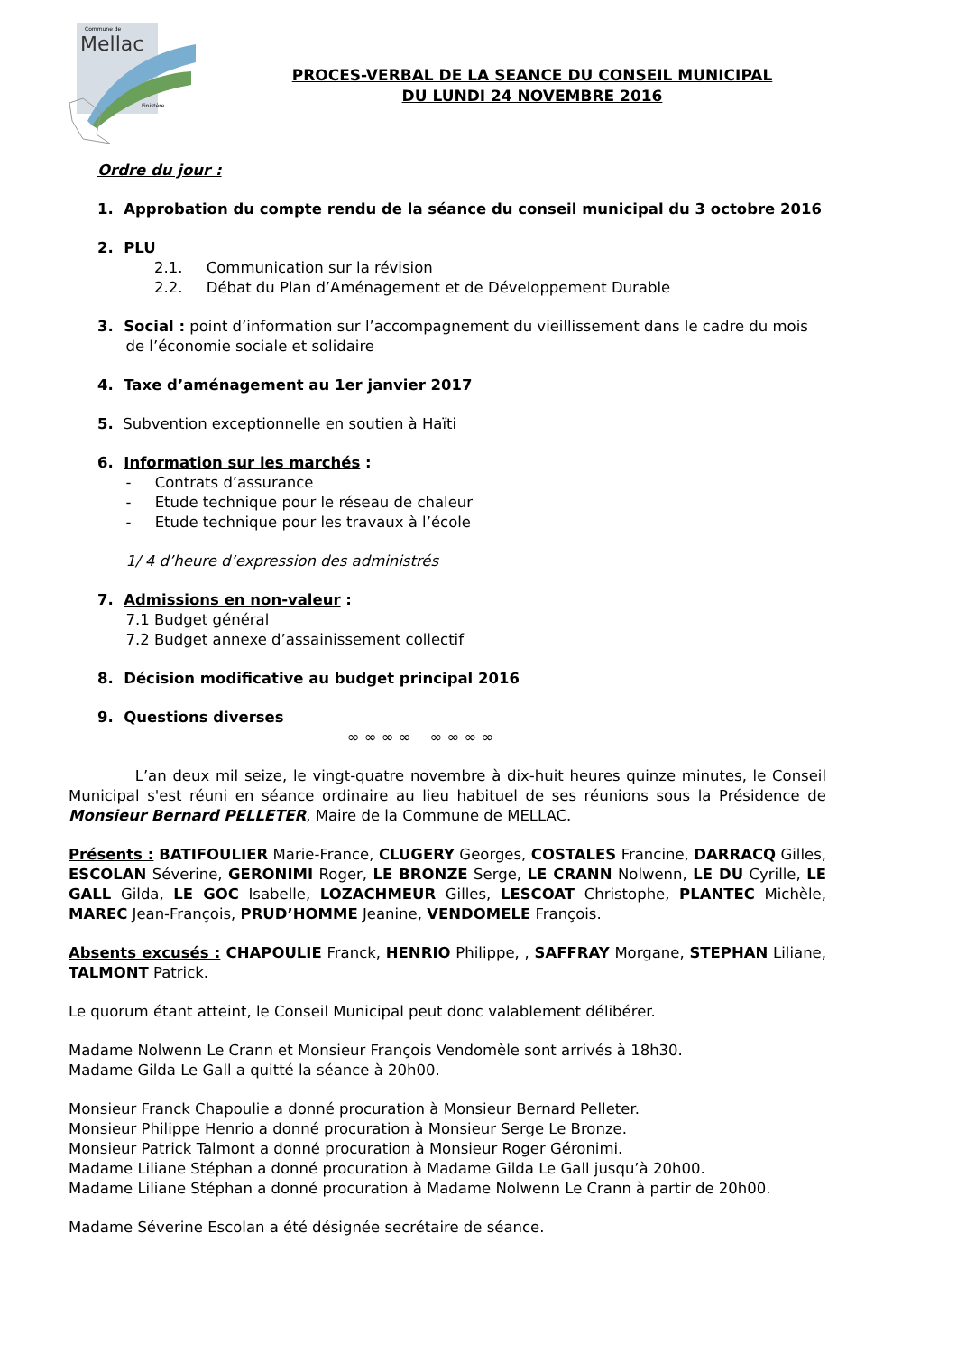Commune de
Mellac
Finistère
PROCES-VERBAL DE LA SEANCE DU CONSEIL MUNICIPAL
DU LUNDI 24 NOVEMBRE 2016
Ordre du jour :
1. Approbation du compte rendu de la séance du conseil municipal du 3 octobre 2016
2. PLU
2.1. Communication sur la révision
2.2. Débat du Plan d’Aménagement et de Développement Durable
3. Social : point d’information sur l’accompagnement du vieillissement dans le cadre du mois
de l’économie sociale et solidaire
4. Taxe d’aménagement au 1er janvier 2017
5. Subvention exceptionnelle en soutien à Haïti
6. Information sur les marchés :
- Contrats d’assurance
- Etude technique pour le réseau de chaleur
- Etude technique pour les travaux à l’école
1/ 4 d’heure d’expression des administrés
7. Admissions en non-valeur :
7.1 Budget général
7.2 Budget annexe d’assainissement collectif
8. Décision modificative au budget principal 2016
9. Questions diverses
∞ ∞ ∞ ∞ ∞ ∞ ∞ ∞
L’an deux mil seize, le vingt-quatre novembre à dix-huit heures quinze minutes, le Conseil Municipal s'est réuni en séance ordinaire au lieu habituel de ses réunions sous la Présidence de Monsieur Bernard PELLETER, Maire de la Commune de MELLAC.
Présents : BATIFOULIER Marie-France, CLUGERY Georges, COSTALES Francine, DARRACQ Gilles, ESCOLAN Séverine, GERONIMI Roger, LE BRONZE Serge, LE CRANN Nolwenn, LE DU Cyrille, LE GALL Gilda, LE GOC Isabelle, LOZACHMEUR Gilles, LESCOAT Christophe, PLANTEC Michèle, MAREC Jean-François, PRUD’HOMME Jeanine, VENDOMELE François.
Absents excusés : CHAPOULIE Franck, HENRIO Philippe, , SAFFRAY Morgane, STEPHAN Liliane, TALMONT Patrick.
Le quorum étant atteint, le Conseil Municipal peut donc valablement délibérer.
Madame Nolwenn Le Crann et Monsieur François Vendomèle sont arrivés à 18h30.
Madame Gilda Le Gall a quitté la séance à 20h00.
Monsieur Franck Chapoulie a donné procuration à Monsieur Bernard Pelleter.
Monsieur Philippe Henrio a donné procuration à Monsieur Serge Le Bronze.
Monsieur Patrick Talmont a donné procuration à Monsieur Roger Géronimi.
Madame Liliane Stéphan a donné procuration à Madame Gilda Le Gall jusqu’à 20h00.
Madame Liliane Stéphan a donné procuration à Madame Nolwenn Le Crann à partir de 20h00.
Madame Séverine Escolan a été désignée secrétaire de séance.